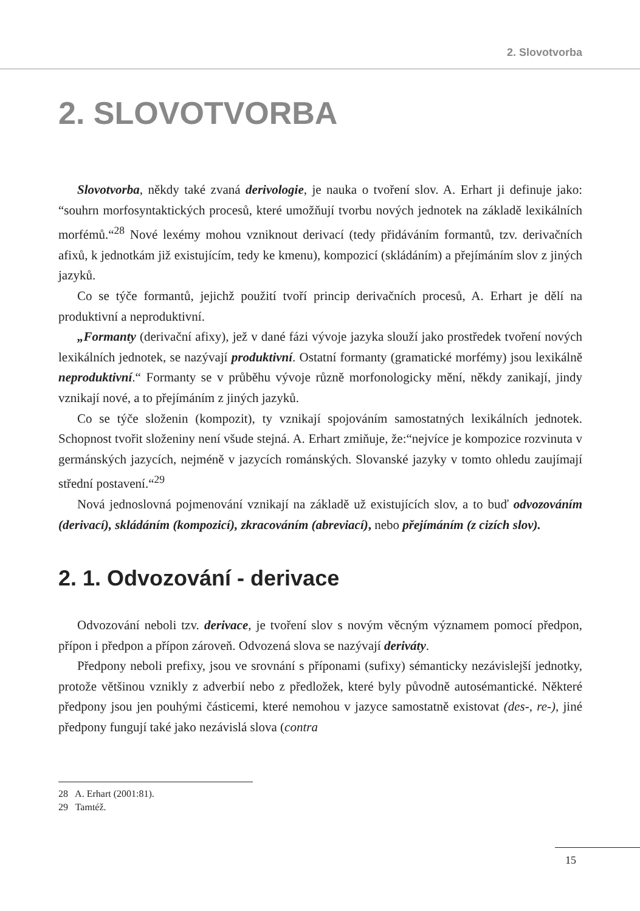2. Slovotvorba
2. SLOVOTVORBA
Slovotvorba, někdy také zvaná derivologie, je nauka o tvoření slov. A. Erhart ji definuje jako: “souhrn morfosyntaktických procesů, které umožňují tvorbu nových jednotek na základě lexikálních morfémů.“<sup>28</sup> Nové lexémy mohou vzniknout derivací (tedy přidáváním formantů, tzv. derivačních afixů, k jednotkám již existujícím, tedy ke kmenu), kompozicí (skládáním) a přejímáním slov z jiných jazyků.
Co se týče formantů, jejichž použití tvoří princip derivačních procesů, A. Erhart je dělí na produktivní a neproduktivní.
„Formanty (derivační afixy), jež v dané fázi vývoje jazyka slouží jako prostředek tvoření nových lexikálních jednotek, se nazývají produktivní. Ostatní formanty (gramatické morfémy) jsou lexikálně neproduktivní.“ Formanty se v průběhu vývoje různě morfonologicky mění, někdy zanikají, jindy vznikají nové, a to přejímáním z jiných jazyků.
Co se týče složenin (kompozit), ty vznikají spojováním samostatných lexikálních jednotek. Schopnost tvořit složeniny není všude stejná. A. Erhart zmiňuje, že:“nejvíce je kompozice rozvinuta v germánských jazycích, nejméně v jazycích románských. Slovanské jazyky v tomto ohledu zaujímají střední postavení.“<sup>29</sup>
Nová jednoslovná pojmenování vznikají na základě už existujících slov, a to buď odvozováním (derivací), skládáním (kompozicí), zkracováním (abreviací), nebo přejímáním (z cizích slov).
2. 1. Odvozování - derivace
Odvozování neboli tzv. derivace, je tvoření slov s novým věcným významem pomocí předpon, přípon i předpon a přípon zároveň. Odvozená slova se nazývají deriváty.
Předpony neboli prefixy, jsou ve srovnání s příponami (sufixy) sémanticky nezávislejší jednotky, protože většinou vznikly z adverbií nebo z předložek, které byly původně autosémantické. Některé předpony jsou jen pouhými částicemi, které nemohou v jazyce samostatně existovat (des-, re-), jiné předpony fungují také jako nezávislá slova (contra
28 A. Erhart (2001:81).
29 Tamtéž.
15